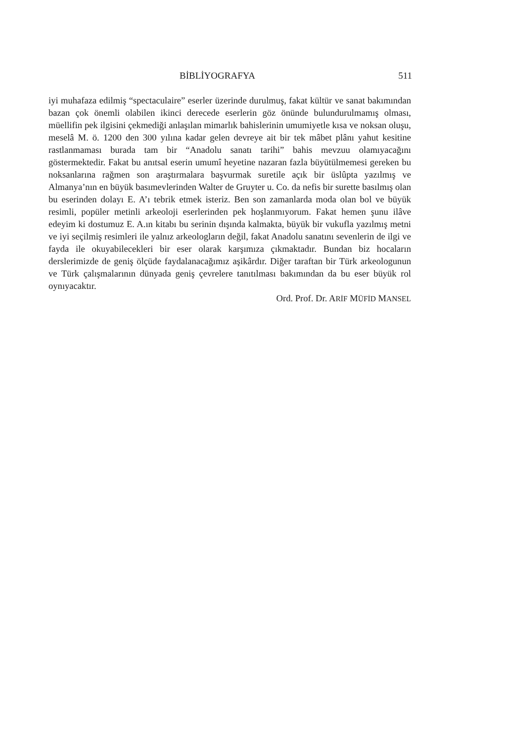BİBLİYOGRAFYA 511
iyi muhafaza edilmiş “spectaculaire” eserler üzerinde durulmuş, fakat kültür ve sanat bakımından bazan çok önemli olabilen ikinci derecede eserlerin göz önünde bulundurulmamış olması, müellifin pek ilgisini çekmediği anlaşılan mimarlık bahislerinin umumiyetle kısa ve noksan oluşu, meselâ M. ö. 1200 den 300 yılına kadar gelen devreye ait bir tek mâbet plânı yahut kesitine rastlanmaması burada tam bir “Anadolu sanatı tarihi” bahis mevzuu olamıyacağını göstermektedir. Fakat bu anıtsal eserin umumî heyetine nazaran fazla büyütülmemesi gereken bu noksanlarına rağmen son araştırmalara başvurmak suretile açık bir üslûpta yazılmış ve Almanya’nın en büyük basımevlerinden Walter de Gruyter u. Co. da nefis bir surette basılmış olan bu eserinden dolayı E. A’ı tebrik etmek isteriz. Ben son zamanlarda moda olan bol ve büyük resimli, popüler metinli arkeoloji eserlerinden pek hoşlanmıyorum. Fakat hemen şunu ilâve edeyim ki dostumuz E. A.ın kitabı bu serinin dışında kalmakta, büyük bir vukufla yazılmış metni ve iyi seçilmiş resimleri ile yalnız arkeologların değil, fakat Anadolu sanatını sevenlerin de ilgi ve fayda ile okuyabilecekleri bir eser olarak karşımıza çıkmaktadır. Bundan biz hocaların derslerimizde de geniş ölçüde faydalanacağımız aşikârdır. Diğer taraftan bir Türk arkeologunun ve Türk çalışmalarının dünyada geniş çevrelere tanıtılması bakımından da bu eser büyük rol oynıyacaktır.
Ord. Prof. Dr. ARİF MÜFİD MANSEL